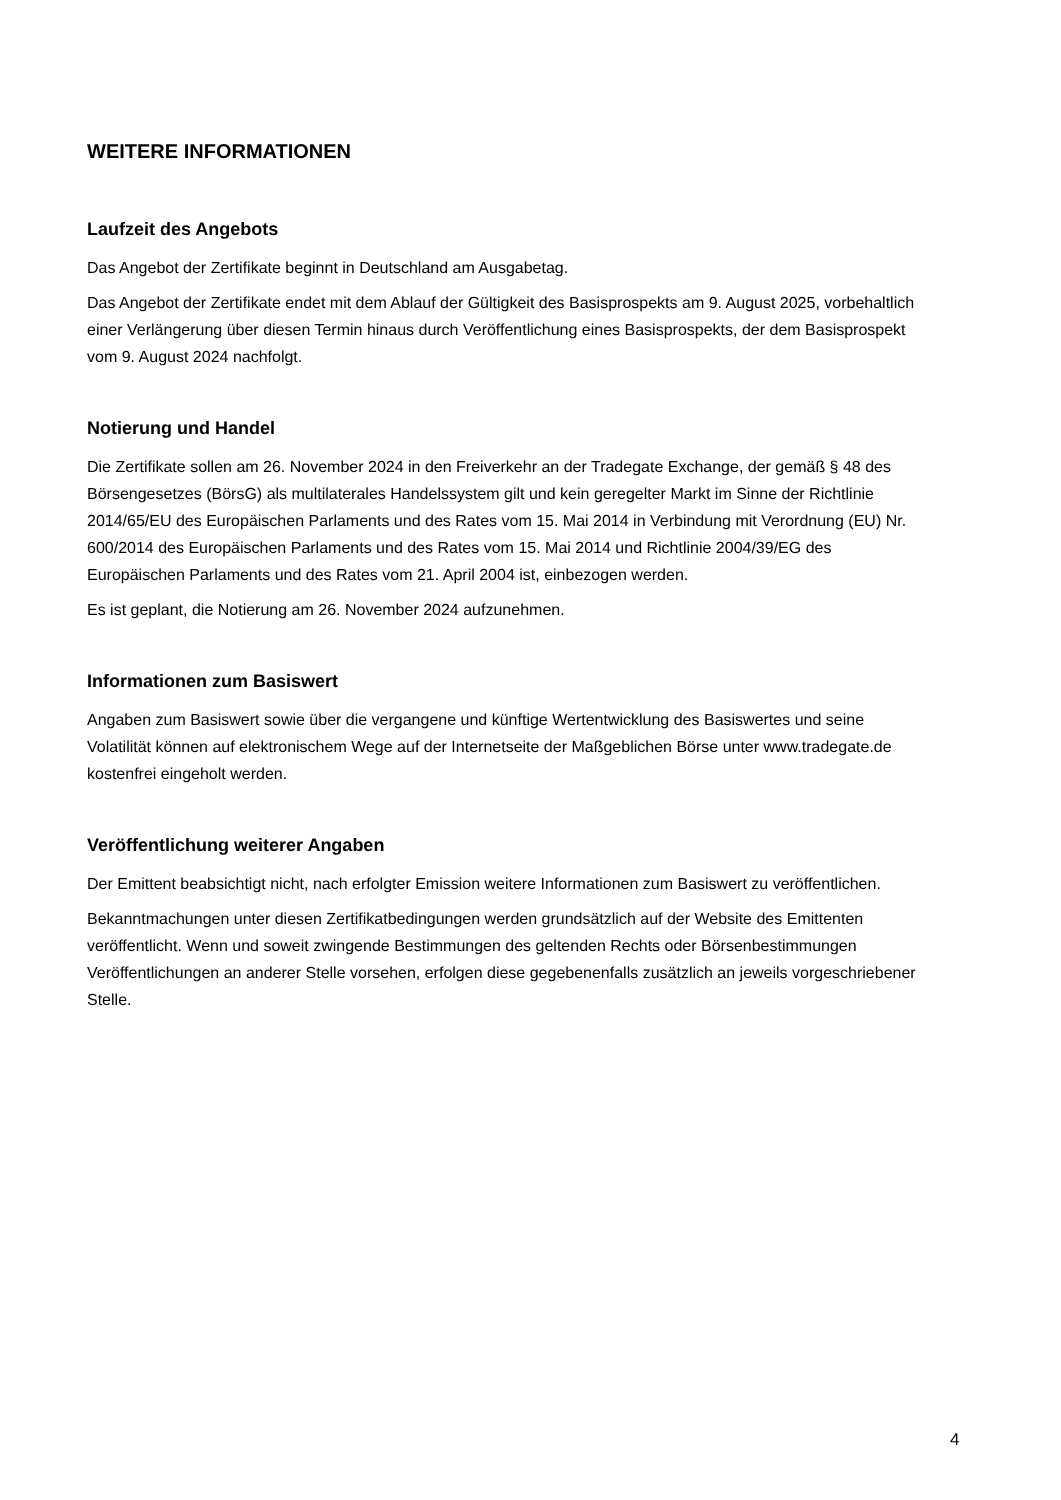WEITERE INFORMATIONEN
Laufzeit des Angebots
Das Angebot der Zertifikate beginnt in Deutschland am Ausgabetag.
Das Angebot der Zertifikate endet mit dem Ablauf der Gültigkeit des Basisprospekts am 9. August 2025, vorbehaltlich einer Verlängerung über diesen Termin hinaus durch Veröffentlichung eines Basisprospekts, der dem Basisprospekt vom 9. August 2024 nachfolgt.
Notierung und Handel
Die Zertifikate sollen am 26. November 2024 in den Freiverkehr an der Tradegate Exchange, der gemäß § 48 des Börsengesetzes (BörsG) als multilaterales Handelssystem gilt und kein geregelter Markt im Sinne der Richtlinie 2014/65/EU des Europäischen Parlaments und des Rates vom 15. Mai 2014 in Verbindung mit Verordnung (EU) Nr. 600/2014 des Europäischen Parlaments und des Rates vom 15. Mai 2014 und Richtlinie 2004/39/EG des Europäischen Parlaments und des Rates vom 21. April 2004 ist, einbezogen werden.
Es ist geplant, die Notierung am 26. November 2024 aufzunehmen.
Informationen zum Basiswert
Angaben zum Basiswert sowie über die vergangene und künftige Wertentwicklung des Basiswertes und seine Volatilität können auf elektronischem Wege auf der Internetseite der Maßgeblichen Börse unter www.tradegate.de kostenfrei eingeholt werden.
Veröffentlichung weiterer Angaben
Der Emittent beabsichtigt nicht, nach erfolgter Emission weitere Informationen zum Basiswert zu veröffentlichen.
Bekanntmachungen unter diesen Zertifikatbedingungen werden grundsätzlich auf der Website des Emittenten veröffentlicht. Wenn und soweit zwingende Bestimmungen des geltenden Rechts oder Börsenbestimmungen Veröffentlichungen an anderer Stelle vorsehen, erfolgen diese gegebenenfalls zusätzlich an jeweils vorgeschriebener Stelle.
4